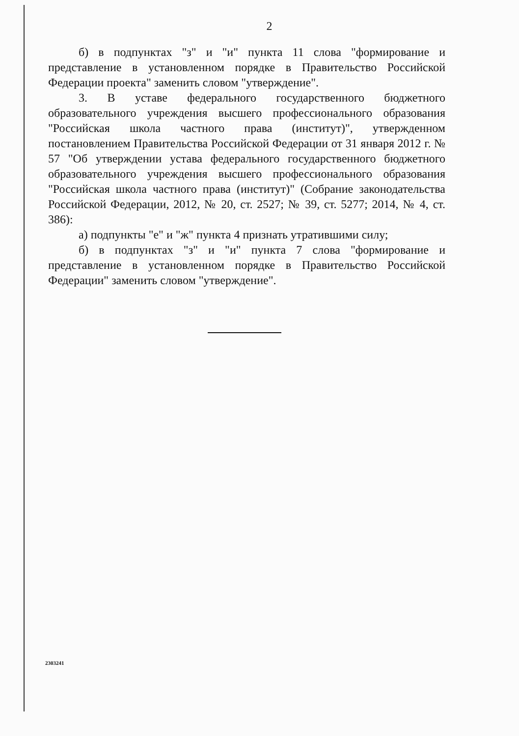2
б) в подпунктах "з" и "и" пункта 11 слова "формирование и представление в установленном порядке в Правительство Российской Федерации проекта" заменить словом "утверждение".
3. В уставе федерального государственного бюджетного образовательного учреждения высшего профессионального образования "Российская школа частного права (институт)", утвержденном постановлением Правительства Российской Федерации от 31 января 2012 г. № 57 "Об утверждении устава федерального государственного бюджетного образовательного учреждения высшего профессионального образования "Российская школа частного права (институт)" (Собрание законодательства Российской Федерации, 2012, № 20, ст. 2527; № 39, ст. 5277; 2014, № 4, ст. 386):
а) подпункты "е" и "ж" пункта 4 признать утратившими силу;
б) в подпунктах "з" и "и" пункта 7 слова "формирование и представление в установленном порядке в Правительство Российской Федерации" заменить словом "утверждение".
2303241